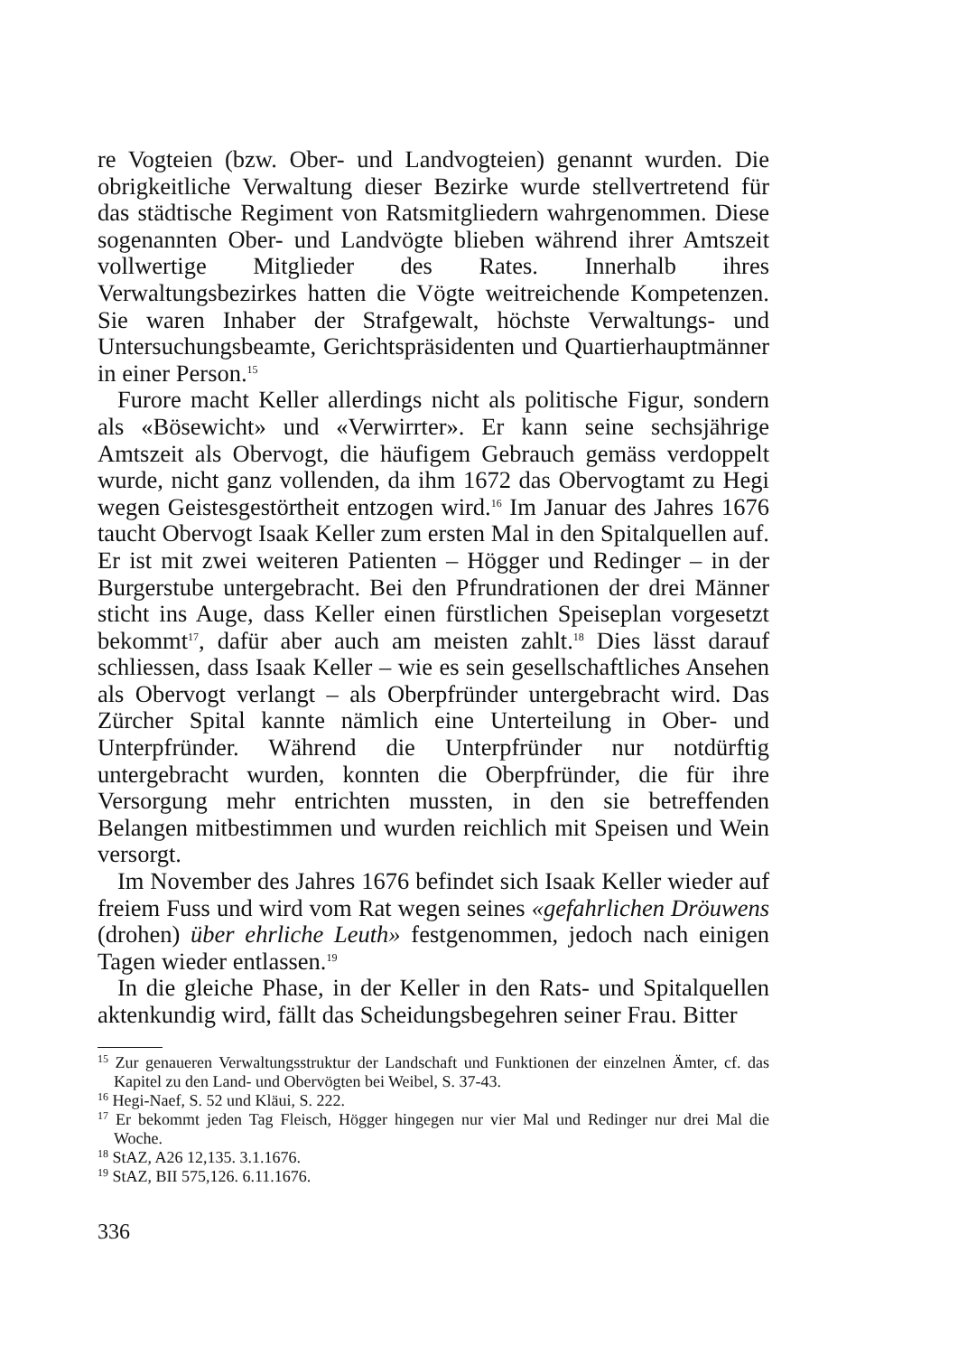re Vogteien (bzw. Ober- und Landvogteien) genannt wurden. Die obrigkeitliche Verwaltung dieser Bezirke wurde stellvertretend für das städtische Regiment von Ratsmitgliedern wahrgenommen. Diese sogenannten Ober- und Landvögte blieben während ihrer Amtszeit vollwertige Mitglieder des Rates. Innerhalb ihres Verwaltungsbezirkes hatten die Vögte weitreichende Kompetenzen. Sie waren Inhaber der Strafgewalt, höchste Verwaltungs- und Untersuchungsbeamte, Gerichtspräsidenten und Quartierhauptmänner in einer Person.<sup>15</sup>
Furore macht Keller allerdings nicht als politische Figur, sondern als «Bösewicht» und «Verwirrter». Er kann seine sechsjährige Amtszeit als Obervogt, die häufigem Gebrauch gemäss verdoppelt wurde, nicht ganz vollenden, da ihm 1672 das Obervogtamt zu Hegi wegen Geistesgestörtheit entzogen wird.<sup>16</sup> Im Januar des Jahres 1676 taucht Obervogt Isaak Keller zum ersten Mal in den Spitalquellen auf. Er ist mit zwei weiteren Patienten – Högger und Redinger – in der Burgerstube untergebracht. Bei den Pfrundrationen der drei Männer sticht ins Auge, dass Keller einen fürstlichen Speiseplan vorgesetzt bekommt<sup>17</sup>, dafür aber auch am meisten zahlt.<sup>18</sup> Dies lässt darauf schliessen, dass Isaak Keller – wie es sein gesellschaftliches Ansehen als Obervogt verlangt – als Oberpfründer untergebracht wird. Das Zürcher Spital kannte nämlich eine Unterteilung in Ober- und Unterpfründer. Während die Unterpfründer nur notdürftig untergebracht wurden, konnten die Oberpfründer, die für ihre Versorgung mehr entrichten mussten, in den sie betreffenden Belangen mitbestimmen und wurden reichlich mit Speisen und Wein versorgt.
Im November des Jahres 1676 befindet sich Isaak Keller wieder auf freiem Fuss und wird vom Rat wegen seines «gefahrlichen Dröuwens (drohen) über ehrliche Leuth» festgenommen, jedoch nach einigen Tagen wieder entlassen.<sup>19</sup>
In die gleiche Phase, in der Keller in den Rats- und Spitalquellen aktenkundig wird, fällt das Scheidungsbegehren seiner Frau. Bitter
<sup>15</sup> Zur genaueren Verwaltungsstruktur der Landschaft und Funktionen der einzelnen Ämter, cf. das Kapitel zu den Land- und Obervögten bei Weibel, S. 37-43.
<sup>16</sup> Hegi-Naef, S. 52 und Kläui, S. 222.
<sup>17</sup> Er bekommt jeden Tag Fleisch, Högger hingegen nur vier Mal und Redinger nur drei Mal die Woche.
<sup>18</sup> StAZ, A26 12,135. 3.1.1676.
<sup>19</sup> StAZ, BII 575,126. 6.11.1676.
336